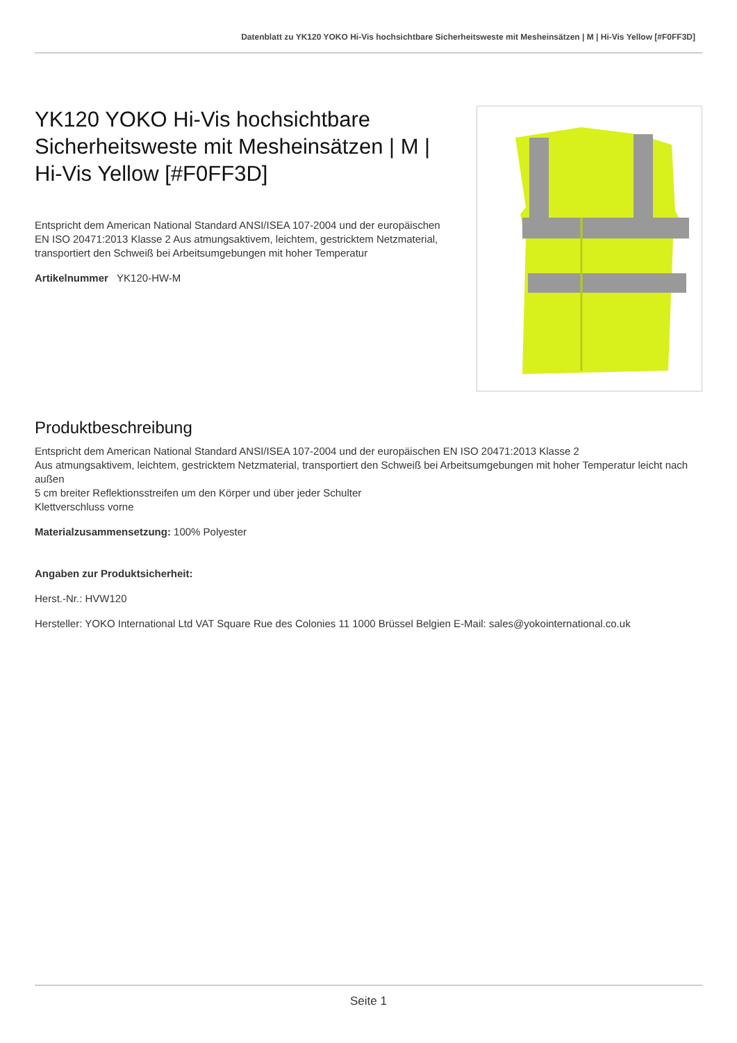Datenblatt zu YK120 YOKO Hi-Vis hochsichtbare Sicherheitsweste mit Mesheinsätzen | M | Hi-Vis Yellow [#F0FF3D]
YK120 YOKO Hi-Vis hochsichtbare Sicherheitsweste mit Mesheinsätzen | M | Hi-Vis Yellow [#F0FF3D]
Entspricht dem American National Standard ANSI/ISEA 107-2004 und der europäischen EN ISO 20471:2013 Klasse 2 Aus atmungsaktivem, leichtem, gestricktem Netzmaterial, transportiert den Schweiß bei Arbeitsumgebungen mit hoher Temperatur
Artikelnummer YK120-HW-M
Produktbeschreibung
Entspricht dem American National Standard ANSI/ISEA 107-2004 und der europäischen EN ISO 20471:2013 Klasse 2
Aus atmungsaktivem, leichtem, gestricktem Netzmaterial, transportiert den Schweiß bei Arbeitsumgebungen mit hoher Temperatur leicht nach außen
5 cm breiter Reflektionsstreifen um den Körper und über jeder Schulter
Klettverschluss vorne
Materialzusammensetzung: 100% Polyester
Angaben zur Produktsicherheit:
Herst.-Nr.: HVW120
Hersteller: YOKO International Ltd VAT Square Rue des Colonies 11 1000 Brüssel Belgien E-Mail: sales@yokointernational.co.uk
Seite 1